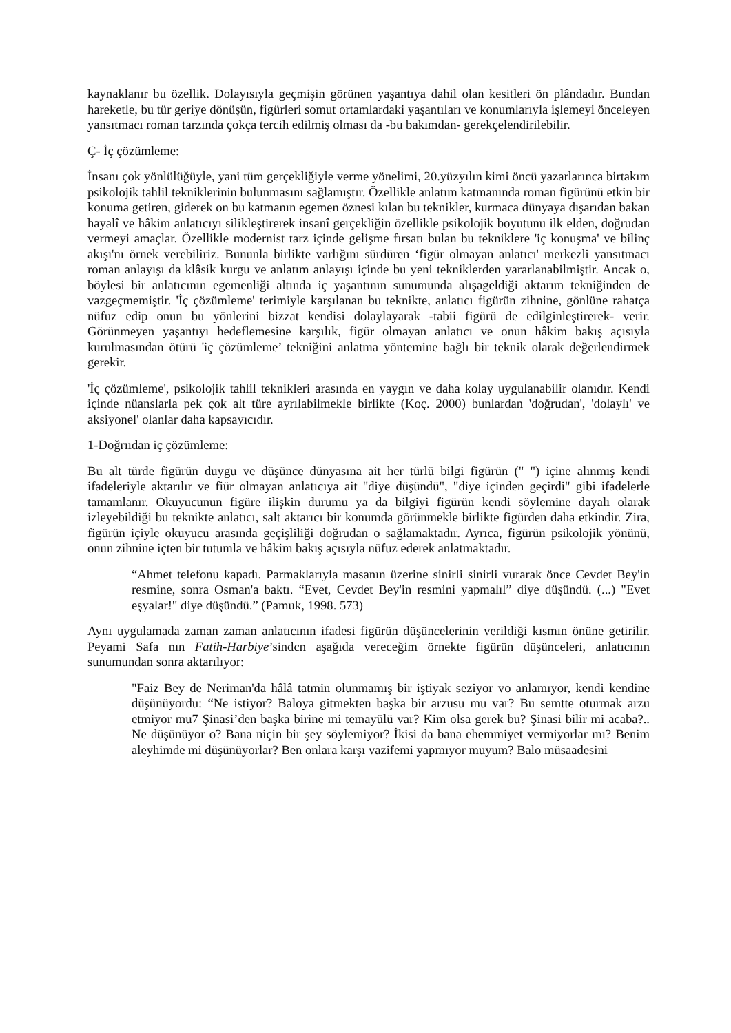kaynaklanır bu özellik. Dolayısıyla geçmişin görünen yaşantıya dahil olan kesitleri ön plândadır. Bundan hareketle, bu tür geriye dönüşün, figürleri somut ortamlardaki yaşantıları ve konumlarıyla işlemeyi önceleyen yansıtmacı roman tarzında çokça tercih edilmiş olması da -bu bakımdan- gerekçelendirilebilir.
Ç- İç çözümleme:
İnsanı çok yönlülüğüyle, yani tüm gerçekliğiyle verme yönelimi, 20.yüzyılın kimi öncü yazarlarınca birtakım psikolojik tahlil tekniklerinin bulunmasını sağlamıştır. Özellikle anlatım katmanında roman figürünü etkin bir konuma getiren, giderek on bu katmanın egemen öznesi kılan bu teknikler, kurmaca dünyaya dışarıdan bakan hayalî ve hâkim anlatıcıyı silikleştirerek insanî gerçekliğin özellikle psikolojik boyutunu ilk elden, doğrudan vermeyi amaçlar. Özellikle modernist tarz içinde gelişme fırsatı bulan bu tekniklere 'iç konuşma' ve bilinç akışı'nı örnek verebiliriz. Bununla birlikte varlığını sürdüren ‘figür olmayan anlatıcı' merkezli yansıtmacı roman anlayışı da klâsik kurgu ve anlatım anlayışı içinde bu yeni tekniklerden yararlanabilmiştir. Ancak o, böylesi bir anlatıcının egemenliği altında iç yaşantının sunumunda alışageldiği aktarım tekniğinden de vazgeçmemiştir. 'İç çözümleme' terimiyle karşılanan bu teknikte, anlatıcı figürün zihnine, gönlüne rahatça nüfuz edip onun bu yönlerini bizzat kendisi dolaylayarak -tabii figürü de edilginleştirerek- verir. Görünmeyen yaşantıyı hedeflemesine karşılık, figür olmayan anlatıcı ve onun hâkim bakış açısıyla kurulmasından ötürü 'iç çözümleme’ tekniğini anlatma yöntemine bağlı bir teknik olarak değerlendirmek gerekir.
'İç çözümleme', psikolojik tahlil teknikleri arasında en yaygın ve daha kolay uygulanabilir olanıdır. Kendi içinde nüanslarla pek çok alt türe ayrılabilmekle birlikte (Koç. 2000) bunlardan 'doğrudan', 'dolaylı' ve aksiyonel' olanlar daha kapsayıcıdır.
1-Doğrııdan iç çözümleme:
Bu alt türde figürün duygu ve düşünce dünyasına ait her türlü bilgi figürün (" ") içine alınmış kendi ifadeleriyle aktarılır ve fiür olmayan anlatıcıya ait "diye düşündü", "diye içinden geçirdi" gibi ifadelerle tamamlanır. Okuyucunun figüre ilişkin durumu ya da bilgiyi figürün kendi söylemine dayalı olarak izleyebildiği bu teknikte anlatıcı, salt aktarıcı bir konumda görünmekle birlikte figürden daha etkindir. Zira, figürün içiyle okuyucu arasında geçişliliği doğrudan o sağlamaktadır. Ayrıca, figürün psikolojik yönünü, onun zihnine içten bir tutumla ve hâkim bakış açısıyla nüfuz ederek anlatmaktadır.
“Ahmet telefonu kapadı. Parmaklarıyla masanın üzerine sinirli sinirli vurarak önce Cevdet Bey'in resmine, sonra Osman'a baktı. “Evet, Cevdet Bey'in resmini yapmalıl” diye düşündü. (...) "Evet eşyalar!" diye düşündü.” (Pamuk, 1998. 573)
Aynı uygulamada zaman zaman anlatıcının ifadesi figürün düşüncelerinin verildiği kısmın önüne getirilir. Peyami Safa nın Fatih-Harbiye’sindcn aşağıda vereceğim örnekte figürün düşünceleri, anlatıcının sunumundan sonra aktarılıyor:
"Faiz Bey de Neriman'da hâlâ tatmin olunmamış bir iştiyak seziyor vo anlamıyor, kendi kendine düşünüyordu: “Ne istiyor? Baloya gitmekten başka bir arzusu mu var? Bu semtte oturmak arzu etmiyor mu7 Şinasi’den başka birine mi temayülü var? Kim olsa gerek bu? Şinasi bilir mi acaba?.. Ne düşünüyor o? Bana niçin bir şey söylemiyor? İkisi da bana ehemmiyet vermiyorlar mı? Benim aleyhimde mi düşünüyorlar? Ben onlara karşı vazifemi yapmıyor muyum? Balo müsaadesini